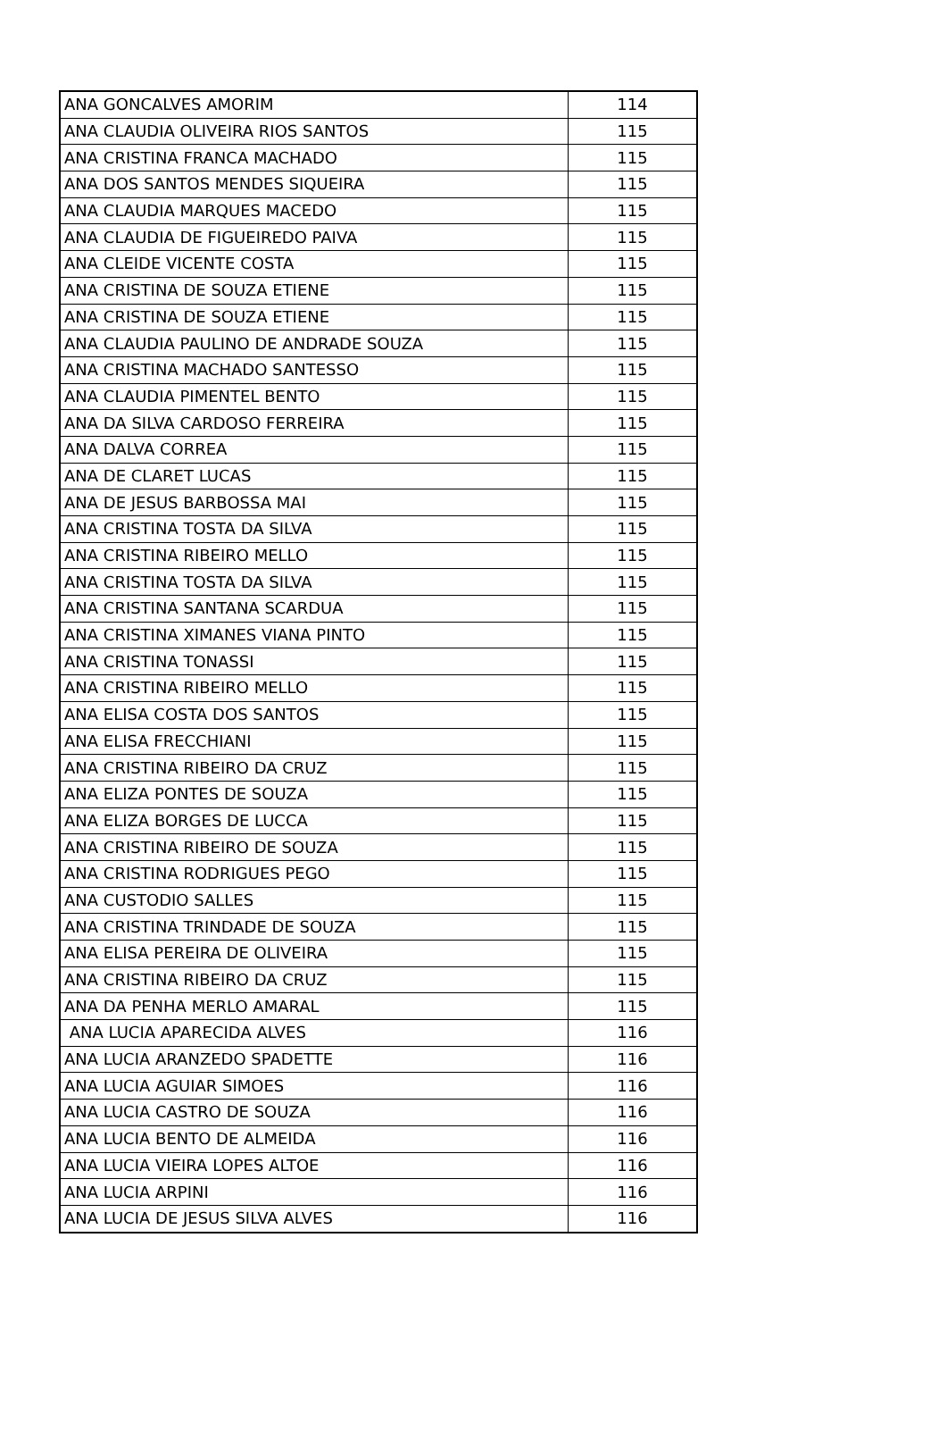| ANA GONCALVES AMORIM | 114 |
| ANA CLAUDIA OLIVEIRA RIOS SANTOS | 115 |
| ANA CRISTINA FRANCA MACHADO | 115 |
| ANA DOS SANTOS MENDES SIQUEIRA | 115 |
| ANA CLAUDIA MARQUES MACEDO | 115 |
| ANA CLAUDIA DE FIGUEIREDO PAIVA | 115 |
| ANA CLEIDE VICENTE COSTA | 115 |
| ANA CRISTINA DE SOUZA ETIENE | 115 |
| ANA CRISTINA DE SOUZA ETIENE | 115 |
| ANA CLAUDIA PAULINO DE ANDRADE SOUZA | 115 |
| ANA CRISTINA MACHADO SANTESSO | 115 |
| ANA CLAUDIA PIMENTEL BENTO | 115 |
| ANA DA SILVA CARDOSO FERREIRA | 115 |
| ANA DALVA CORREA | 115 |
| ANA DE CLARET LUCAS | 115 |
| ANA DE JESUS BARBOSSA MAI | 115 |
| ANA CRISTINA TOSTA DA SILVA | 115 |
| ANA CRISTINA RIBEIRO MELLO | 115 |
| ANA CRISTINA TOSTA DA SILVA | 115 |
| ANA CRISTINA SANTANA SCARDUA | 115 |
| ANA CRISTINA XIMANES VIANA PINTO | 115 |
| ANA CRISTINA TONASSI | 115 |
| ANA CRISTINA RIBEIRO MELLO | 115 |
| ANA ELISA COSTA DOS SANTOS | 115 |
| ANA ELISA FRECCHIANI | 115 |
| ANA CRISTINA RIBEIRO DA CRUZ | 115 |
| ANA ELIZA PONTES DE SOUZA | 115 |
| ANA ELIZA BORGES DE LUCCA | 115 |
| ANA CRISTINA RIBEIRO DE SOUZA | 115 |
| ANA CRISTINA RODRIGUES PEGO | 115 |
| ANA CUSTODIO SALLES | 115 |
| ANA CRISTINA TRINDADE DE SOUZA | 115 |
| ANA ELISA PEREIRA DE OLIVEIRA | 115 |
| ANA CRISTINA RIBEIRO DA CRUZ | 115 |
| ANA DA PENHA MERLO AMARAL | 115 |
| ANA LUCIA APARECIDA ALVES | 116 |
| ANA LUCIA ARANZEDO SPADETTE | 116 |
| ANA LUCIA AGUIAR SIMOES | 116 |
| ANA LUCIA CASTRO DE SOUZA | 116 |
| ANA LUCIA BENTO DE ALMEIDA | 116 |
| ANA LUCIA VIEIRA LOPES ALTOE | 116 |
| ANA LUCIA ARPINI | 116 |
| ANA LUCIA DE JESUS SILVA ALVES | 116 |